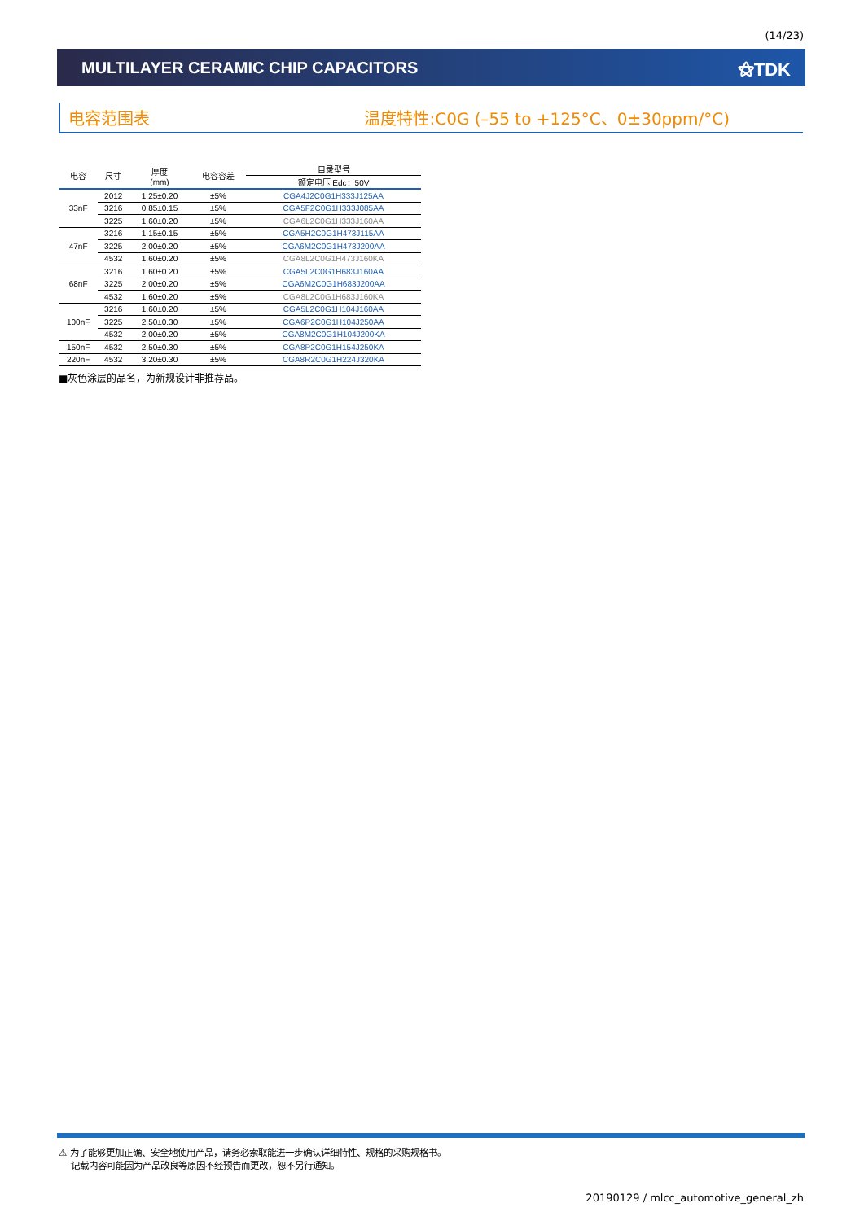(14/23)
MULTILAYER CERAMIC CHIP CAPACITORS ⚝TDK
电容范围表 温度特性:C0G (–55 to +125°C、0±30ppm/°C)
| 电容 | 尺寸 | 厚度 (mm) | 电容容差 | 目录型号 |
| --- | --- | --- | --- | --- |
| | | | | 额定电压 Edc：50V |
| 33nF | 2012 | 1.25±0.20 | ±5% | CGA4J2C0G1H333J125AA |
| | 3216 | 0.85±0.15 | ±5% | CGA5F2C0G1H333J085AA |
| | 3225 | 1.60±0.20 | ±5% | CGA6L2C0G1H333J160AA |
| 47nF | 3216 | 1.15±0.15 | ±5% | CGA5H2C0G1H473J115AA |
| | 3225 | 2.00±0.20 | ±5% | CGA6M2C0G1H473J200AA |
| | 4532 | 1.60±0.20 | ±5% | CGA8L2C0G1H473J160KA |
| 68nF | 3216 | 1.60±0.20 | ±5% | CGA5L2C0G1H683J160AA |
| | 3225 | 2.00±0.20 | ±5% | CGA6M2C0G1H683J200AA |
| | 4532 | 1.60±0.20 | ±5% | CGA8L2C0G1H683J160KA |
| 100nF | 3216 | 1.60±0.20 | ±5% | CGA5L2C0G1H104J160AA |
| | 3225 | 2.50±0.30 | ±5% | CGA6P2C0G1H104J250AA |
| | 4532 | 2.00±0.20 | ±5% | CGA8M2C0G1H104J200KA |
| 150nF | 4532 | 2.50±0.30 | ±5% | CGA8P2C0G1H154J250KA |
| 220nF | 4532 | 3.20±0.30 | ±5% | CGA8R2C0G1H224J320KA |
■灰色涂层的品名，为新规设计非推荐品。
⚠ 为了能够更加正确、安全地使用产品，请务必索取能进一步确认详细特性、规格的采购规格书。
记载内容可能因为产品改良等原因不经预告而更改，恕不另行通知。
20190129 / mlcc_automotive_general_zh